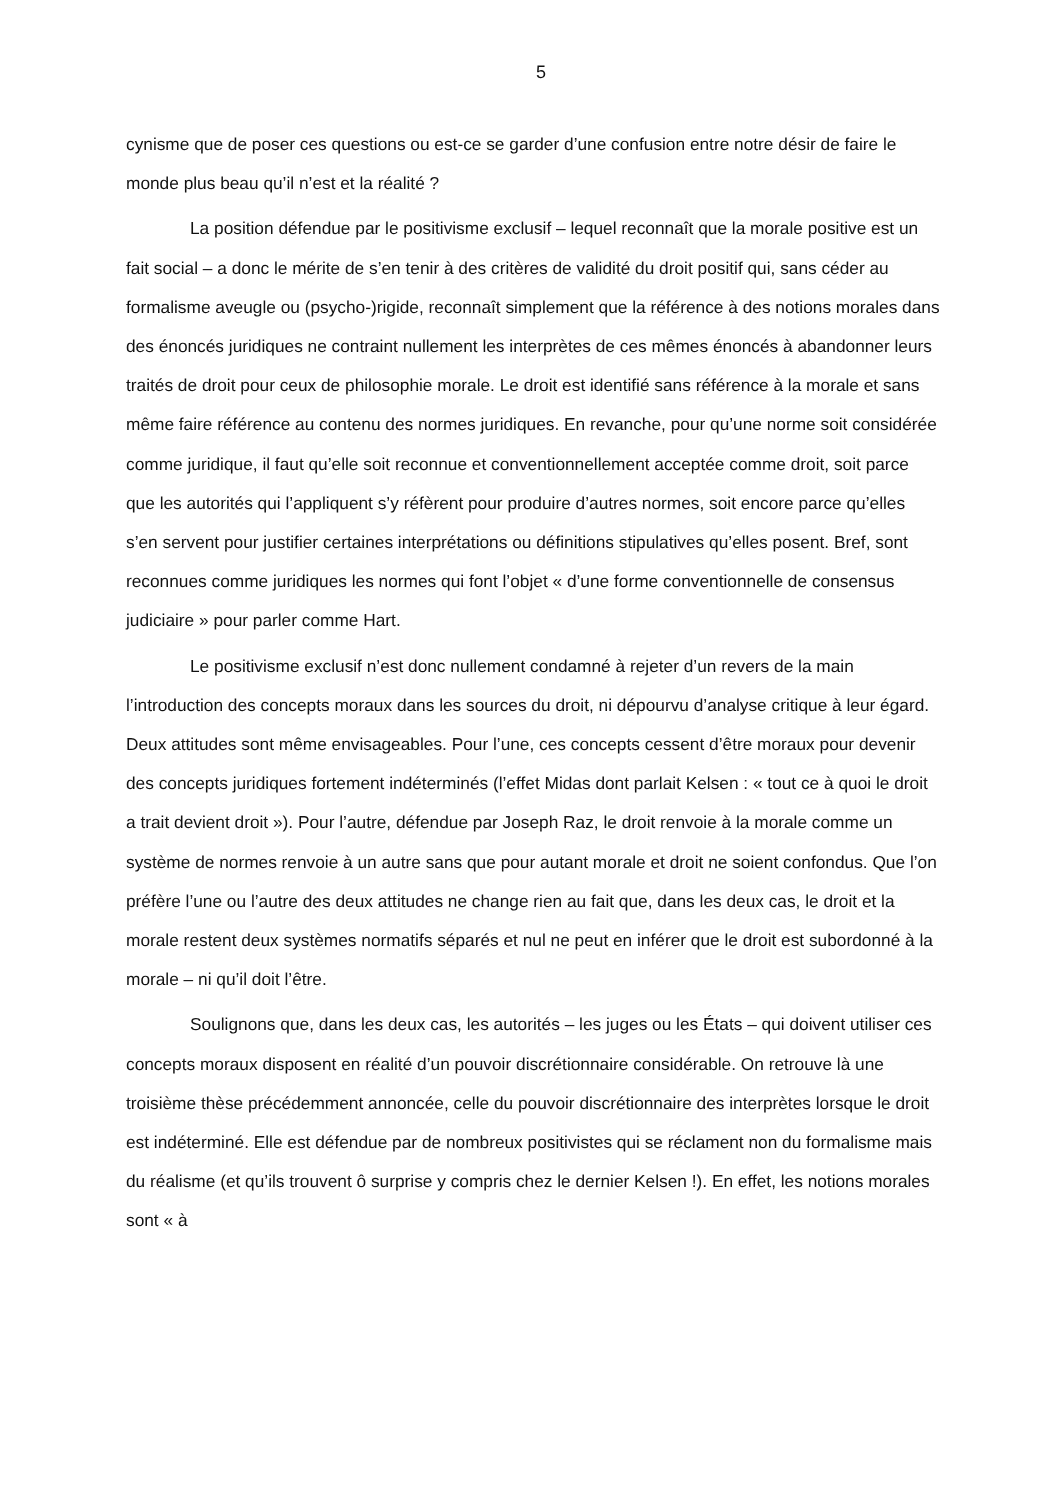5
cynisme que de poser ces questions ou est-ce se garder d’une confusion entre notre désir de faire le monde plus beau qu’il n’est et la réalité ?
La position défendue par le positivisme exclusif – lequel reconnaît que la morale positive est un fait social – a donc le mérite de s’en tenir à des critères de validité du droit positif qui, sans céder au formalisme aveugle ou (psycho-)rigide, reconnaît simplement que la référence à des notions morales dans des énoncés juridiques ne contraint nullement les interprètes de ces mêmes énoncés à abandonner leurs traités de droit pour ceux de philosophie morale. Le droit est identifié sans référence à la morale et sans même faire référence au contenu des normes juridiques. En revanche, pour qu’une norme soit considérée comme juridique, il faut qu’elle soit reconnue et conventionnellement acceptée comme droit, soit parce que les autorités qui l’appliquent s’y réfèrent pour produire d’autres normes, soit encore parce qu’elles s’en servent pour justifier certaines interprétations ou définitions stipulatives qu’elles posent. Bref, sont reconnues comme juridiques les normes qui font l’objet « d’une forme conventionnelle de consensus judiciaire » pour parler comme Hart.
Le positivisme exclusif n’est donc nullement condamné à rejeter d’un revers de la main l’introduction des concepts moraux dans les sources du droit, ni dépourvu d’analyse critique à leur égard. Deux attitudes sont même envisageables. Pour l’une, ces concepts cessent d’être moraux pour devenir des concepts juridiques fortement indéterminés (l’effet Midas dont parlait Kelsen : « tout ce à quoi le droit a trait devient droit »). Pour l’autre, défendue par Joseph Raz, le droit renvoie à la morale comme un système de normes renvoie à un autre sans que pour autant morale et droit ne soient confondus. Que l’on préfère l’une ou l’autre des deux attitudes ne change rien au fait que, dans les deux cas, le droit et la morale restent deux systèmes normatifs séparés et nul ne peut en inférer que le droit est subordonné à la morale – ni qu’il doit l’être.
Soulignons que, dans les deux cas, les autorités – les juges ou les États – qui doivent utiliser ces concepts moraux disposent en réalité d’un pouvoir discrétionnaire considérable. On retrouve là une troisième thèse précédemment annoncée, celle du pouvoir discrétionnaire des interprètes lorsque le droit est indéterminé. Elle est défendue par de nombreux positivistes qui se réclament non du formalisme mais du réalisme (et qu’ils trouvent ô surprise y compris chez le dernier Kelsen !). En effet, les notions morales sont « à